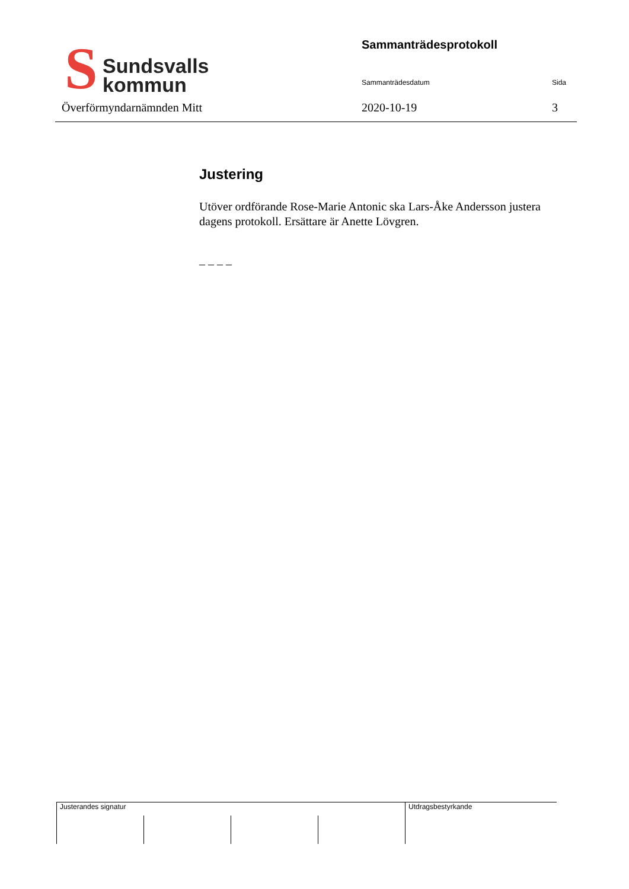S
Sundsvalls
kommun
Överförmyndarnämnden Mitt
Sammanträdesprotokoll
Sammanträdesdatum Sida
2020-10-19 3
Justering
Utöver ordförande Rose-Marie Antonic ska Lars-Åke Andersson justera dagens protokoll. Ersättare är Anette Lövgren.
_ _ _ _
| Justerandes signatur | | | | Utdragsbestyrkande |